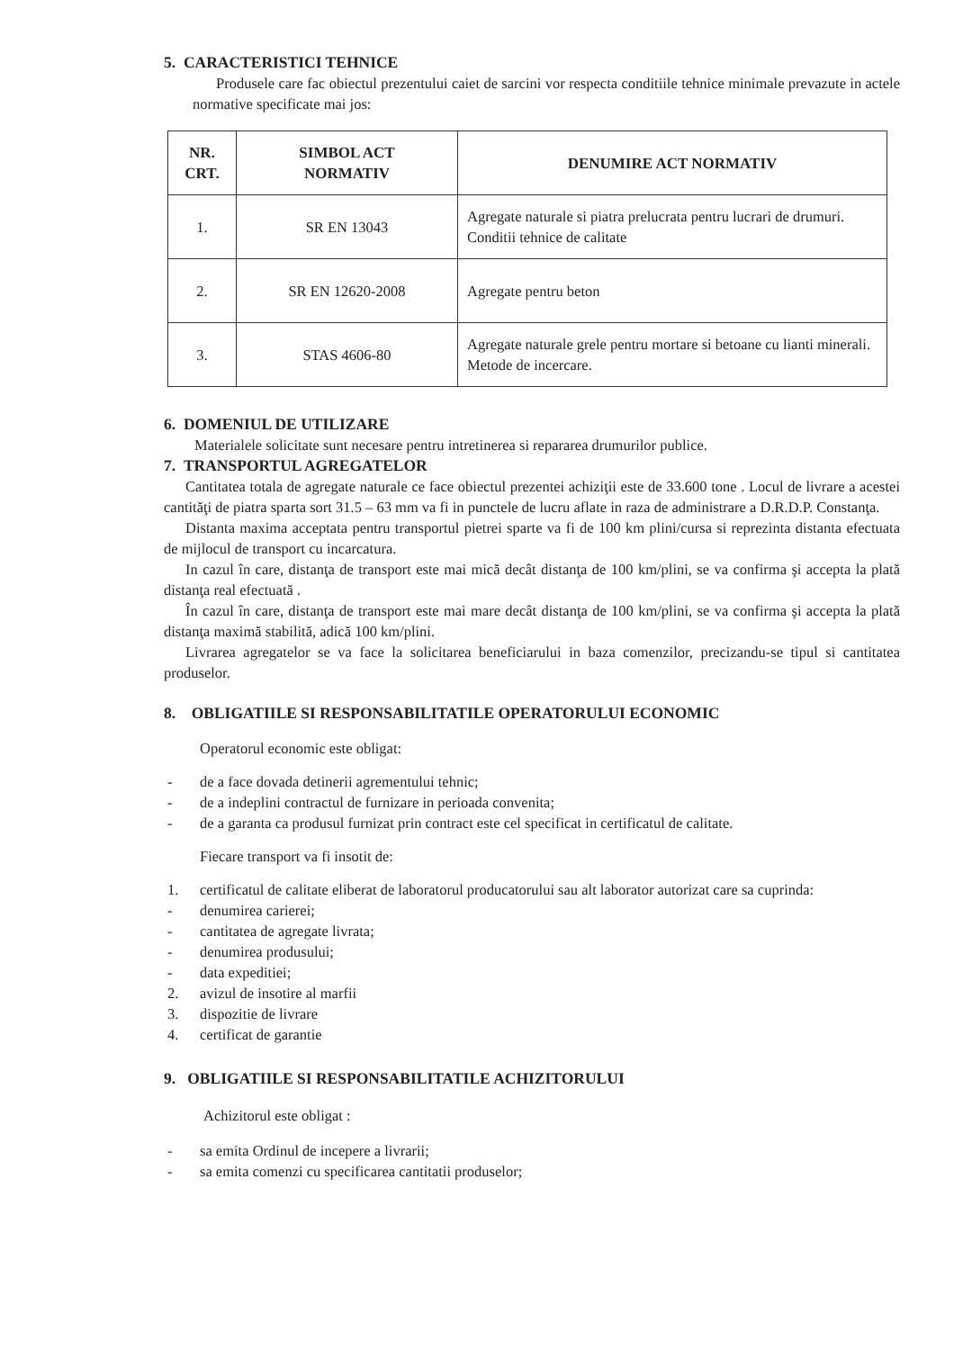5. CARACTERISTICI TEHNICE
Produsele care fac obiectul prezentului caiet de sarcini vor respecta conditiile tehnice minimale prevazute in actele normative specificate mai jos:
| NR. CRT. | SIMBOL ACT NORMATIV | DENUMIRE ACT NORMATIV |
| --- | --- | --- |
| 1. | SR EN 13043 | Agregate naturale si piatra prelucrata pentru lucrari de drumuri. Conditii tehnice de calitate |
| 2. | SR EN 12620-2008 | Agregate pentru beton |
| 3. | STAS 4606-80 | Agregate naturale grele pentru mortare si betoane cu lianti minerali. Metode de incercare. |
6. DOMENIUL DE UTILIZARE
Materialele solicitate sunt necesare pentru intretinerea si repararea drumurilor publice.
7. TRANSPORTUL AGREGATELOR
Cantitatea totala de agregate naturale ce face obiectul prezentei achiziţii este de 33.600 tone . Locul de livrare a acestei cantităţi de piatra sparta sort 31.5 – 63 mm va fi in punctele de lucru aflate in raza de administrare a D.R.D.P. Constanţa.
Distanta maxima acceptata pentru transportul pietrei sparte va fi de 100 km plini/cursa si reprezinta distanta efectuata de mijlocul de transport cu incarcatura.
In cazul în care, distanţa de transport este mai mică decât distanţa de 100 km/plini, se va confirma şi accepta la plată distanţa real efectuată .
În cazul în care, distanţa de transport este mai mare decât distanţa de 100 km/plini, se va confirma şi accepta la plată distanţa maximă stabilită, adică 100 km/plini.
Livrarea agregatelor se va face la solicitarea beneficiarului in baza comenzilor, precizandu-se tipul si cantitatea produselor.
8. OBLIGATIILE SI RESPONSABILITATILE OPERATORULUI ECONOMIC
Operatorul economic este obligat:
- de a face dovada detinerii agrementului tehnic;
- de a indeplini contractul de furnizare in perioada convenita;
- de a garanta ca produsul furnizat prin contract este cel specificat in certificatul de calitate.
Fiecare transport va fi insotit de:
1. certificatul de calitate eliberat de laboratorul producatorului sau alt laborator autorizat care sa cuprinda:
- denumirea carierei;
- cantitatea de agregate livrata;
- denumirea produsului;
- data expeditiei;
2. avizul de insotire al marfii
3. dispozitie de livrare
4. certificat de garantie
9. OBLIGATIILE SI RESPONSABILITATILE ACHIZITORULUI
Achizitorul este obligat :
- sa emita Ordinul de incepere a livrarii;
- sa emita comenzi cu specificarea cantitatii produselor;